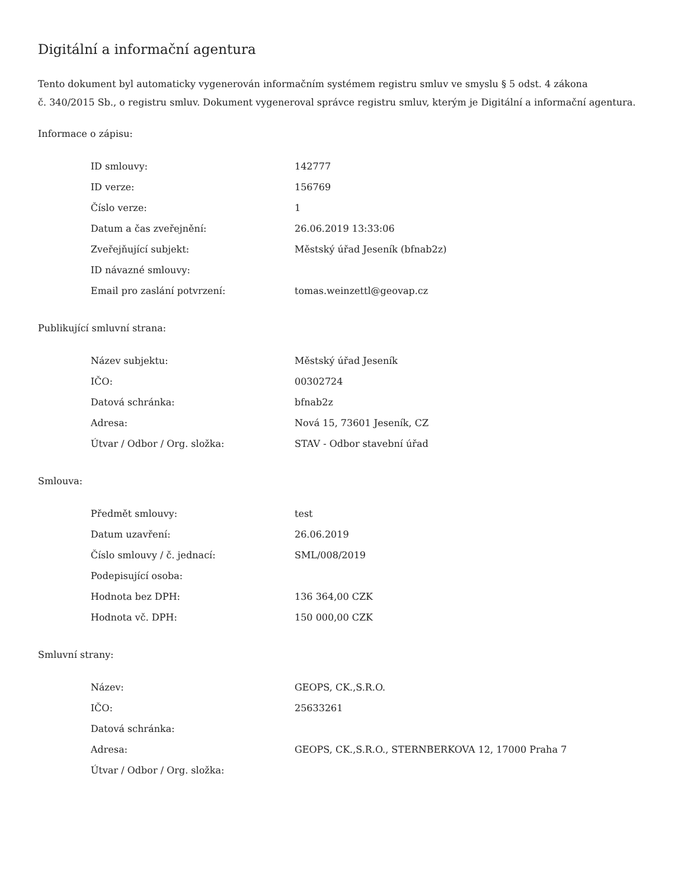Digitální a informační agentura
Tento dokument byl automaticky vygenerován informačním systémem registru smluv ve smyslu § 5 odst. 4 zákona
č. 340/2015 Sb., o registru smluv. Dokument vygeneroval správce registru smluv, kterým je Digitální a informační agentura.
Informace o zápisu:
| ID smlouvy: | 142777 |
| ID verze: | 156769 |
| Číslo verze: | 1 |
| Datum a čas zveřejnění: | 26.06.2019 13:33:06 |
| Zveřejňující subjekt: | Městský úřad Jeseník (bfnab2z) |
| ID návazné smlouvy: | |
| Email pro zaslání potvrzení: | tomas.weinzettl@geovap.cz |
Publikující smluvní strana:
| Název subjektu: | Městský úřad Jeseník |
| IČO: | 00302724 |
| Datová schránka: | bfnab2z |
| Adresa: | Nová 15, 73601 Jeseník, CZ |
| Útvar / Odbor / Org. složka: | STAV - Odbor stavební úřad |
Smlouva:
| Předmět smlouvy: | test |
| Datum uzavření: | 26.06.2019 |
| Číslo smlouvy / č. jednací: | SML/008/2019 |
| Podepisující osoba: | |
| Hodnota bez DPH: | 136 364,00 CZK |
| Hodnota vč. DPH: | 150 000,00 CZK |
Smluvní strany:
| Název: | GEOPS, CK.,S.R.O. |
| IČO: | 25633261 |
| Datová schránka: | |
| Adresa: | GEOPS, CK.,S.R.O., STERNBERKOVA 12, 17000 Praha 7 |
| Útvar / Odbor / Org. složka: | |